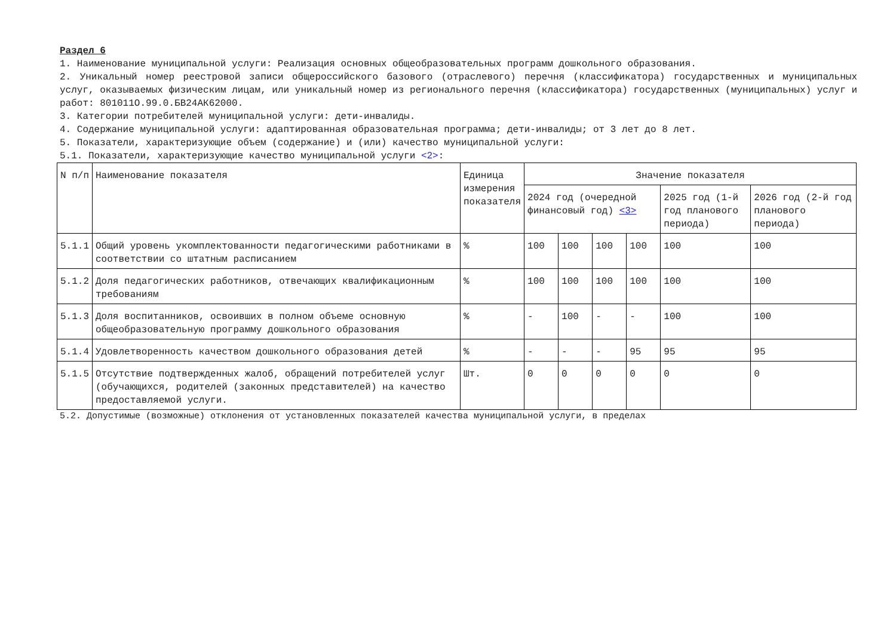Раздел 6
1. Наименование муниципальной услуги: Реализация основных общеобразовательных программ дошкольного образования.
2. Уникальный номер реестровой записи общероссийского базового (отраслевого) перечня (классификатора) государственных и муниципальных услуг, оказываемых физическим лицам, или уникальный номер из регионального перечня (классификатора) государственных (муниципальных) услуг и работ: 801011О.99.0.БВ24АК62000.
3. Категории потребителей муниципальной услуги: дети-инвалиды.
4. Содержание муниципальной услуги: адаптированная образовательная программа; дети-инвалиды; от 3 лет до 8 лет.
5. Показатели, характеризующие объем (содержание) и (или) качество муниципальной услуги:
5.1. Показатели, характеризующие качество муниципальной услуги <2>:
| N п/п | Наименование показателя | Единица измерения показателя | Значение показателя | | | | | |
| --- | --- | --- | --- | --- | --- | --- | --- | --- |
| | | | 2024 год (очередной финансовый год) <3> | | | | 2025 год (1-й год планового периода) | 2026 год (2-й год планового периода) |
| 5.1.1 | Общий уровень укомплектованности педагогическими работниками в соответствии со штатным расписанием | % | 100 | 100 | 100 | 100 | 100 | 100 |
| 5.1.2 | Доля педагогических работников, отвечающих квалификационным требованиям | % | 100 | 100 | 100 | 100 | 100 | 100 |
| 5.1.3 | Доля воспитанников, освоивших в полном объеме основную общеобразовательную программу дошкольного образования | % | - | 100 | - | - | 100 | 100 |
| 5.1.4 | Удовлетворенность качеством дошкольного образования детей | % | - | - | - | 95 | 95 | 95 |
| 5.1.5 | Отсутствие подтвержденных жалоб, обращений потребителей услуг (обучающихся, родителей (законных представителей) на качество предоставляемой услуги. | Шт. | 0 | 0 | 0 | 0 | 0 | 0 |
5.2. Допустимые (возможные) отклонения от установленных показателей качества муниципальной услуги, в пределах